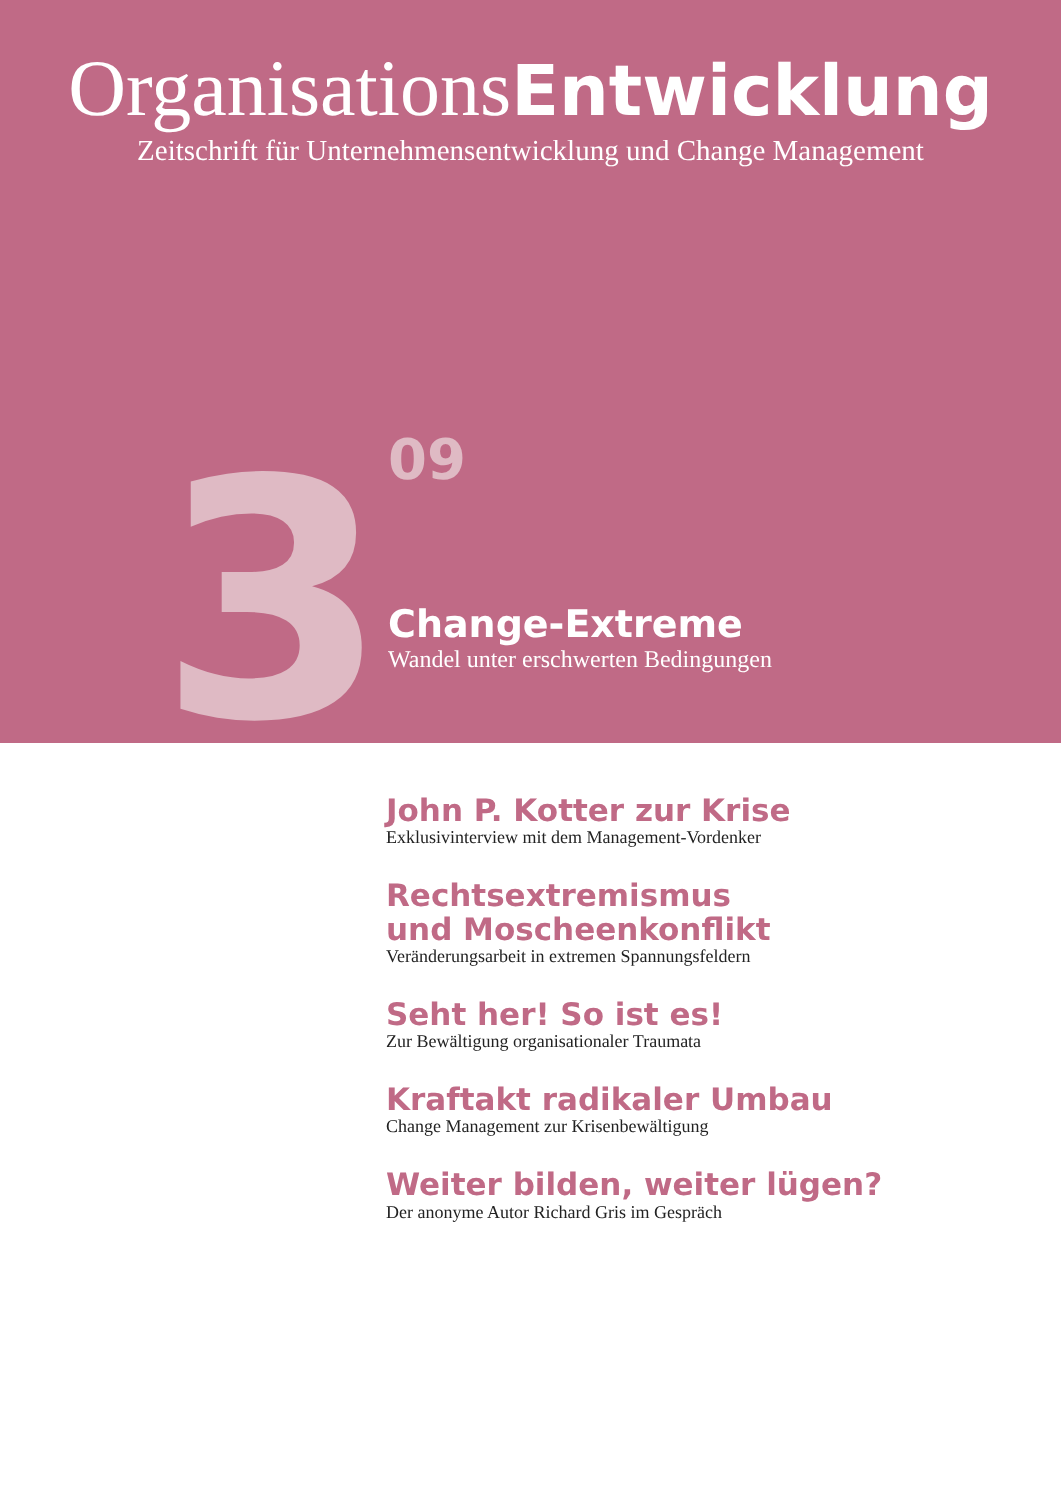OrganisationsEntwicklung
Zeitschrift für Unternehmensentwicklung und Change Management
3
09
Change-Extreme
Wandel unter erschwerten Bedingungen
John P. Kotter zur Krise
Exklusivinterview mit dem Management-Vordenker
Rechtsextremismus
und Moscheenkonflikt
Veränderungsarbeit in extremen Spannungsfeldern
Seht her! So ist es!
Zur Bewältigung organisationaler Traumata
Kraftakt radikaler Umbau
Change Management zur Krisenbewältigung
Weiter bilden, weiter lügen?
Der anonyme Autor Richard Gris im Gespräch